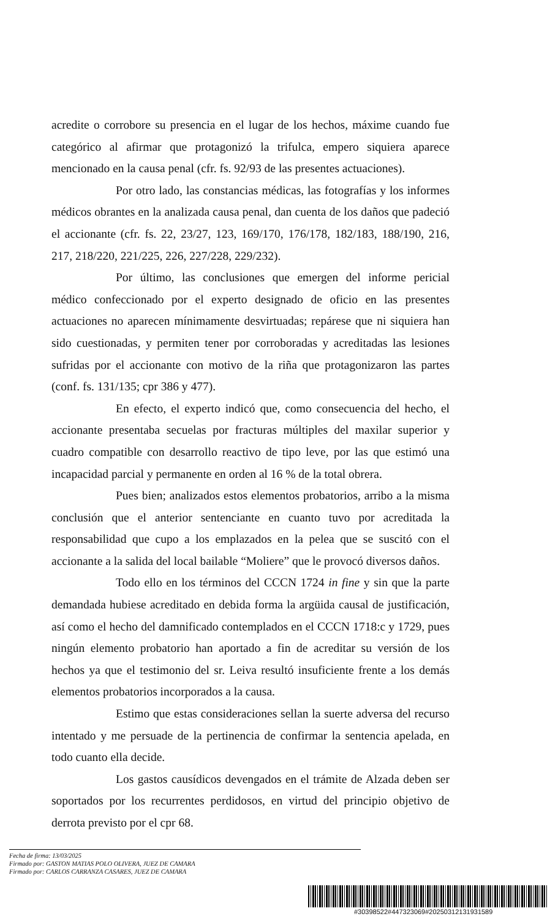acredite o corrobore su presencia en el lugar de los hechos, máxime cuando fue categórico al afirmar que protagonizó la trifulca, empero siquiera aparece mencionado en la causa penal (cfr. fs. 92/93 de las presentes actuaciones).
Por otro lado, las constancias médicas, las fotografías y los informes médicos obrantes en la analizada causa penal, dan cuenta de los daños que padeció el accionante (cfr. fs. 22, 23/27, 123, 169/170, 176/178, 182/183, 188/190, 216, 217, 218/220, 221/225, 226, 227/228, 229/232).
Por último, las conclusiones que emergen del informe pericial médico confeccionado por el experto designado de oficio en las presentes actuaciones no aparecen mínimamente desvirtuadas; repárese que ni siquiera han sido cuestionadas, y permiten tener por corroboradas y acreditadas las lesiones sufridas por el accionante con motivo de la riña que protagonizaron las partes (conf. fs. 131/135; cpr 386 y 477).
En efecto, el experto indicó que, como consecuencia del hecho, el accionante presentaba secuelas por fracturas múltiples del maxilar superior y cuadro compatible con desarrollo reactivo de tipo leve, por las que estimó una incapacidad parcial y permanente en orden al 16 % de la total obrera.
Pues bien; analizados estos elementos probatorios, arribo a la misma conclusión que el anterior sentenciante en cuanto tuvo por acreditada la responsabilidad que cupo a los emplazados en la pelea que se suscitó con el accionante a la salida del local bailable “Moliere” que le provocó diversos daños.
Todo ello en los términos del CCCN 1724 in fine y sin que la parte demandada hubiese acreditado en debida forma la argüida causal de justificación, así como el hecho del damnificado contemplados en el CCCN 1718:c y 1729, pues ningún elemento probatorio han aportado a fin de acreditar su versión de los hechos ya que el testimonio del sr. Leiva resultó insuficiente frente a los demás elementos probatorios incorporados a la causa.
Estimo que estas consideraciones sellan la suerte adversa del recurso intentado y me persuade de la pertinencia de confirmar la sentencia apelada, en todo cuanto ella decide.
Los gastos causídicos devengados en el trámite de Alzada deben ser soportados por los recurrentes perdidosos, en virtud del principio objetivo de derrota previsto por el cpr 68.
Fecha de firma: 13/03/2025
Firmado por: GASTON MATIAS POLO OLIVERA, JUEZ DE CAMARA
Firmado por: CARLOS CARRANZA CASARES, JUEZ DE CAMARA
#30398522#447323069#20250312131931589